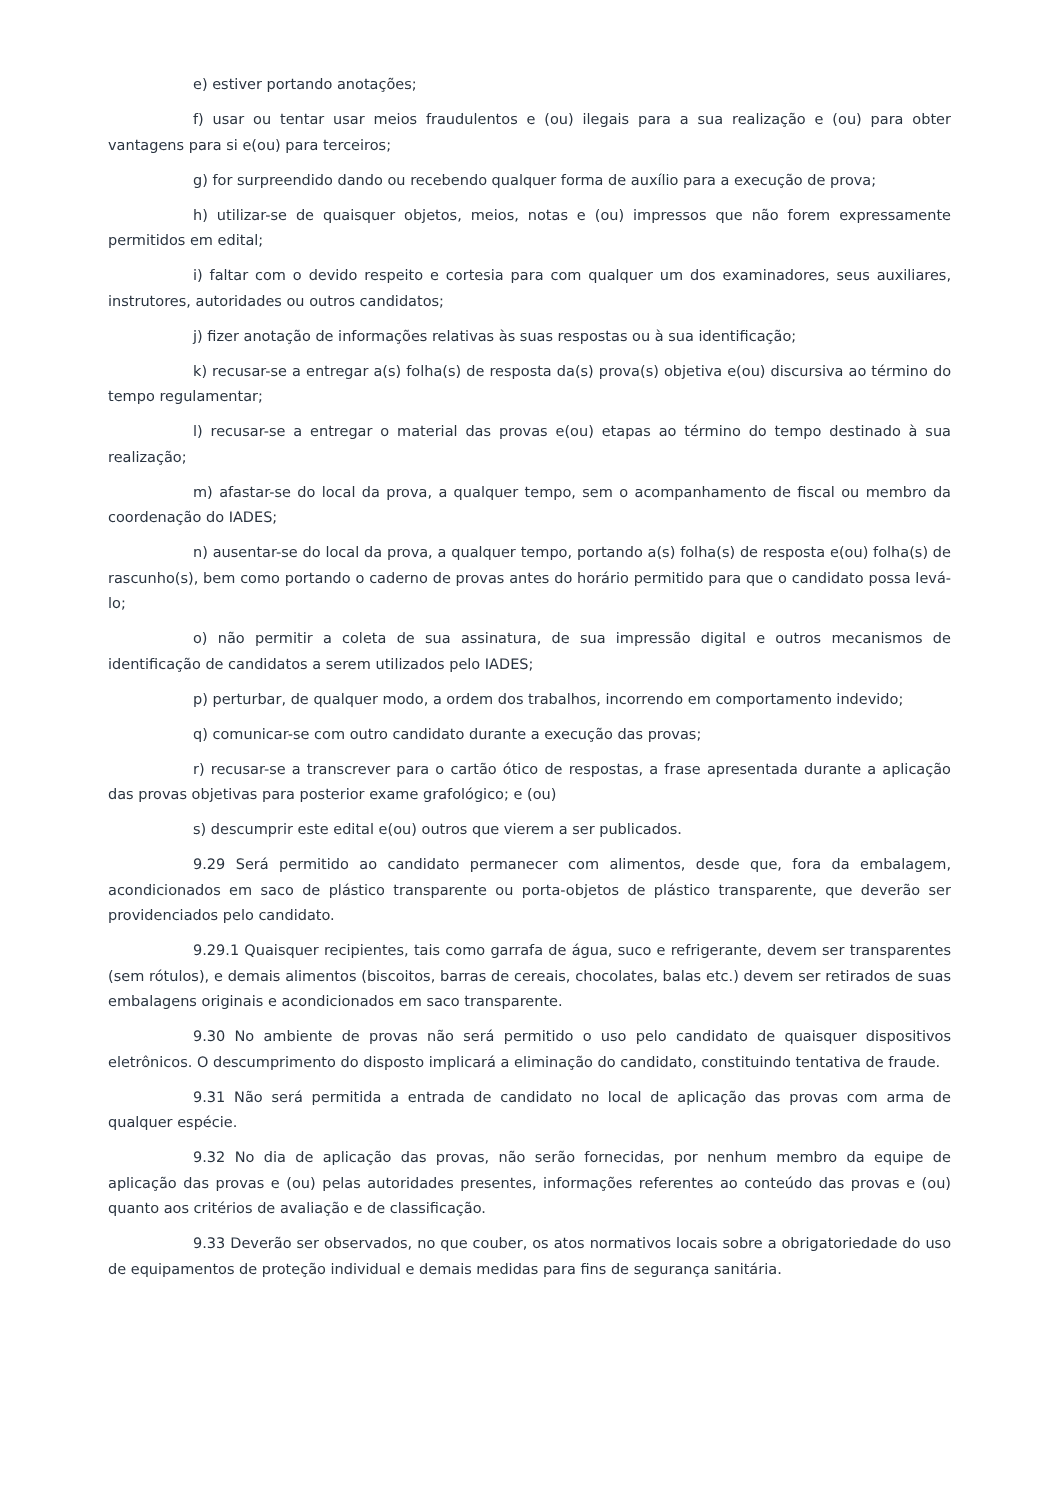e) estiver portando anotações;
f) usar ou tentar usar meios fraudulentos e (ou) ilegais para a sua realização e (ou) para obter vantagens para si e(ou) para terceiros;
g) for surpreendido dando ou recebendo qualquer forma de auxílio para a execução de prova;
h) utilizar-se de quaisquer objetos, meios, notas e (ou) impressos que não forem expressamente permitidos em edital;
i) faltar com o devido respeito e cortesia para com qualquer um dos examinadores, seus auxiliares, instrutores, autoridades ou outros candidatos;
j) fizer anotação de informações relativas às suas respostas ou à sua identificação;
k) recusar-se a entregar a(s) folha(s) de resposta da(s) prova(s) objetiva e(ou) discursiva ao término do tempo regulamentar;
l) recusar-se a entregar o material das provas e(ou) etapas ao término do tempo destinado à sua realização;
m) afastar-se do local da prova, a qualquer tempo, sem o acompanhamento de fiscal ou membro da coordenação do IADES;
n) ausentar-se do local da prova, a qualquer tempo, portando a(s) folha(s) de resposta e(ou) folha(s) de rascunho(s), bem como portando o caderno de provas antes do horário permitido para que o candidato possa levá-lo;
o) não permitir a coleta de sua assinatura, de sua impressão digital e outros mecanismos de identificação de candidatos a serem utilizados pelo IADES;
p) perturbar, de qualquer modo, a ordem dos trabalhos, incorrendo em comportamento indevido;
q) comunicar-se com outro candidato durante a execução das provas;
r) recusar-se a transcrever para o cartão ótico de respostas, a frase apresentada durante a aplicação das provas objetivas para posterior exame grafológico; e (ou)
s) descumprir este edital e(ou) outros que vierem a ser publicados.
9.29 Será permitido ao candidato permanecer com alimentos, desde que, fora da embalagem, acondicionados em saco de plástico transparente ou porta-objetos de plástico transparente, que deverão ser providenciados pelo candidato.
9.29.1 Quaisquer recipientes, tais como garrafa de água, suco e refrigerante, devem ser transparentes (sem rótulos), e demais alimentos (biscoitos, barras de cereais, chocolates, balas etc.) devem ser retirados de suas embalagens originais e acondicionados em saco transparente.
9.30 No ambiente de provas não será permitido o uso pelo candidato de quaisquer dispositivos eletrônicos. O descumprimento do disposto implicará a eliminação do candidato, constituindo tentativa de fraude.
9.31 Não será permitida a entrada de candidato no local de aplicação das provas com arma de qualquer espécie.
9.32 No dia de aplicação das provas, não serão fornecidas, por nenhum membro da equipe de aplicação das provas e (ou) pelas autoridades presentes, informações referentes ao conteúdo das provas e (ou) quanto aos critérios de avaliação e de classificação.
9.33 Deverão ser observados, no que couber, os atos normativos locais sobre a obrigatoriedade do uso de equipamentos de proteção individual e demais medidas para fins de segurança sanitária.